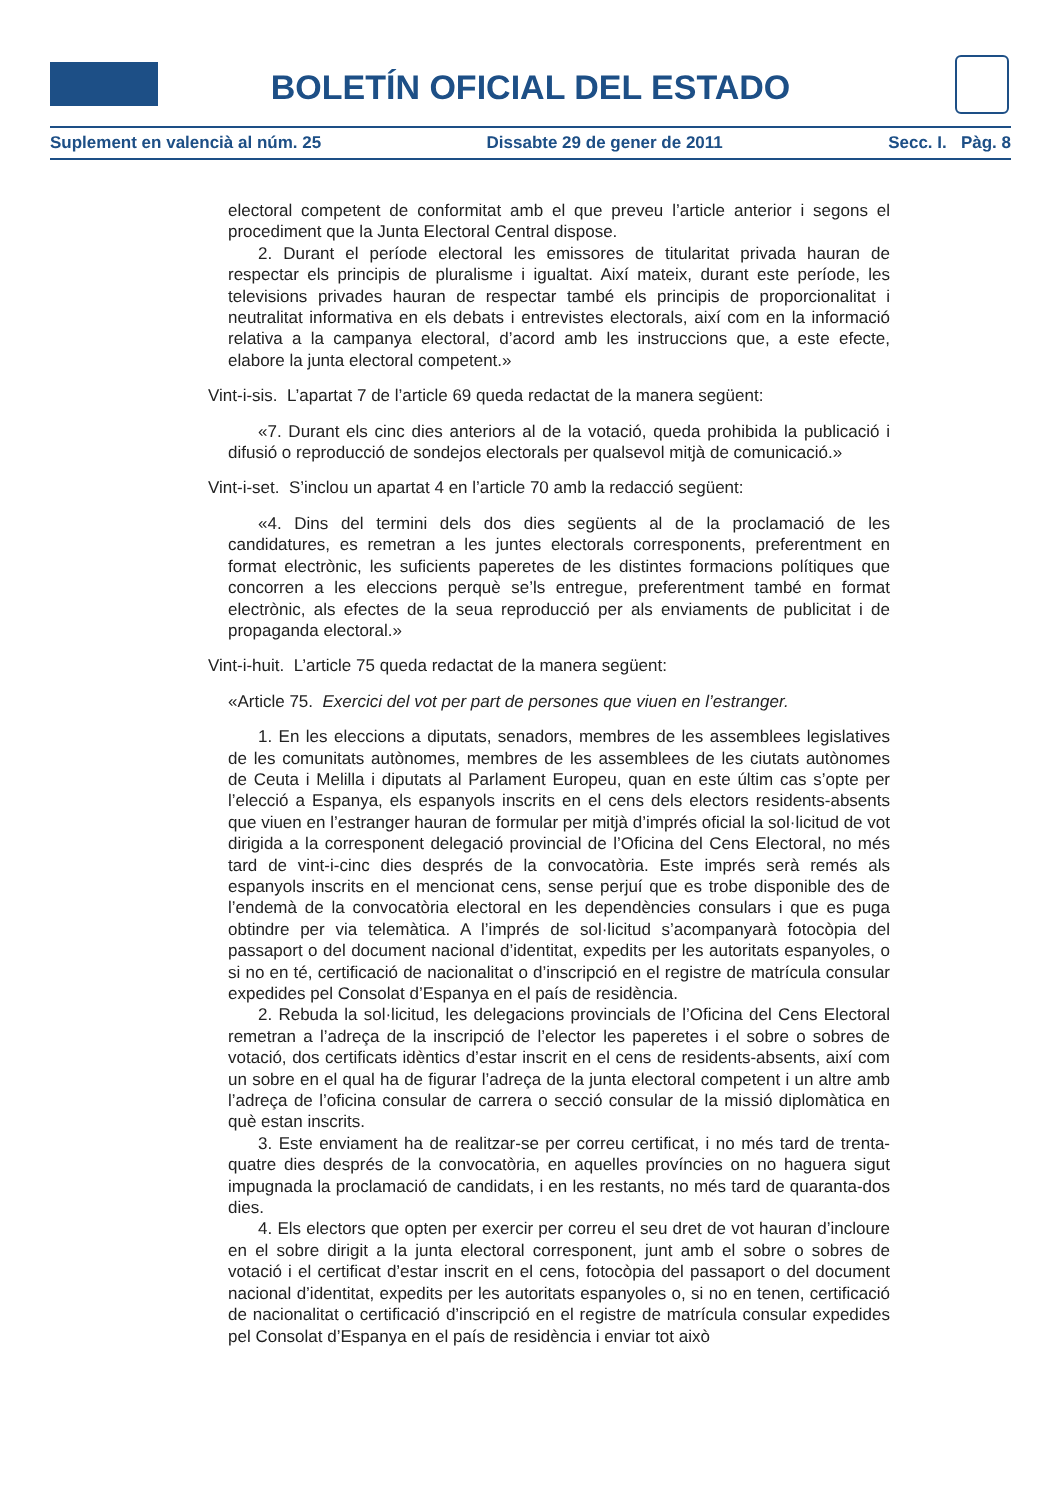BOLETÍN OFICIAL DEL ESTADO
Suplement en valencià al núm. 25 Dissabte 29 de gener de 2011 Secc. I. Pàg. 8
electoral competent de conformitat amb el que preveu l’article anterior i segons el procediment que la Junta Electoral Central dispose.
2. Durant el període electoral les emissores de titularitat privada hauran de respectar els principis de pluralisme i igualtat. Així mateix, durant este període, les televisions privades hauran de respectar també els principis de proporcionalitat i neutralitat informativa en els debats i entrevistes electorals, així com en la informació relativa a la campanya electoral, d’acord amb les instruccions que, a este efecte, elabore la junta electoral competent.»
Vint-i-sis. L’apartat 7 de l’article 69 queda redactat de la manera següent:
«7. Durant els cinc dies anteriors al de la votació, queda prohibida la publicació i difusió o reproducció de sondejos electorals per qualsevol mitjà de comunicació.»
Vint-i-set. S’inclou un apartat 4 en l’article 70 amb la redacció següent:
«4. Dins del termini dels dos dies següents al de la proclamació de les candidatures, es remetran a les juntes electorals corresponents, preferentment en format electrònic, les suficients paperetes de les distintes formacions polítiques que concorren a les eleccions perquè se’ls entregue, preferentment també en format electrònic, als efectes de la seua reproducció per als enviaments de publicitat i de propaganda electoral.»
Vint-i-huit. L’article 75 queda redactat de la manera següent:
«Article 75. Exercici del vot per part de persones que viuen en l’estranger.
1. En les eleccions a diputats, senadors, membres de les assemblees legislatives de les comunitats autònomes, membres de les assemblees de les ciutats autònomes de Ceuta i Melilla i diputats al Parlament Europeu, quan en este últim cas s’opte per l’elecció a Espanya, els espanyols inscrits en el cens dels electors residents-absents que viuen en l’estranger hauran de formular per mitjà d’imprés oficial la sol·licitud de vot dirigida a la corresponent delegació provincial de l’Oficina del Cens Electoral, no més tard de vint-i-cinc dies després de la convocatòria. Este imprés serà remés als espanyols inscrits en el mencionat cens, sense perjuí que es trobe disponible des de l’endemà de la convocatòria electoral en les dependències consulars i que es puga obtindre per via telemàtica. A l’imprés de sol·licitud s’acompanyarà fotocòpia del passaport o del document nacional d’identitat, expedits per les autoritats espanyoles, o si no en té, certificació de nacionalitat o d’inscripció en el registre de matrícula consular expedides pel Consolat d’Espanya en el país de residència.
2. Rebuda la sol·licitud, les delegacions provincials de l’Oficina del Cens Electoral remetran a l’adreça de la inscripció de l’elector les paperetes i el sobre o sobres de votació, dos certificats idèntics d’estar inscrit en el cens de residents-absents, així com un sobre en el qual ha de figurar l’adreça de la junta electoral competent i un altre amb l’adreça de l’oficina consular de carrera o secció consular de la missió diplomàtica en què estan inscrits.
3. Este enviament ha de realitzar-se per correu certificat, i no més tard de trenta-quatre dies després de la convocatòria, en aquelles províncies on no haguera sigut impugnada la proclamació de candidats, i en les restants, no més tard de quaranta-dos dies.
4. Els electors que opten per exercir per correu el seu dret de vot hauran d’incloure en el sobre dirigit a la junta electoral corresponent, junt amb el sobre o sobres de votació i el certificat d’estar inscrit en el cens, fotocòpia del passaport o del document nacional d’identitat, expedits per les autoritats espanyoles o, si no en tenen, certificació de nacionalitat o certificació d’inscripció en el registre de matrícula consular expedides pel Consolat d’Espanya en el país de residència i enviar tot això